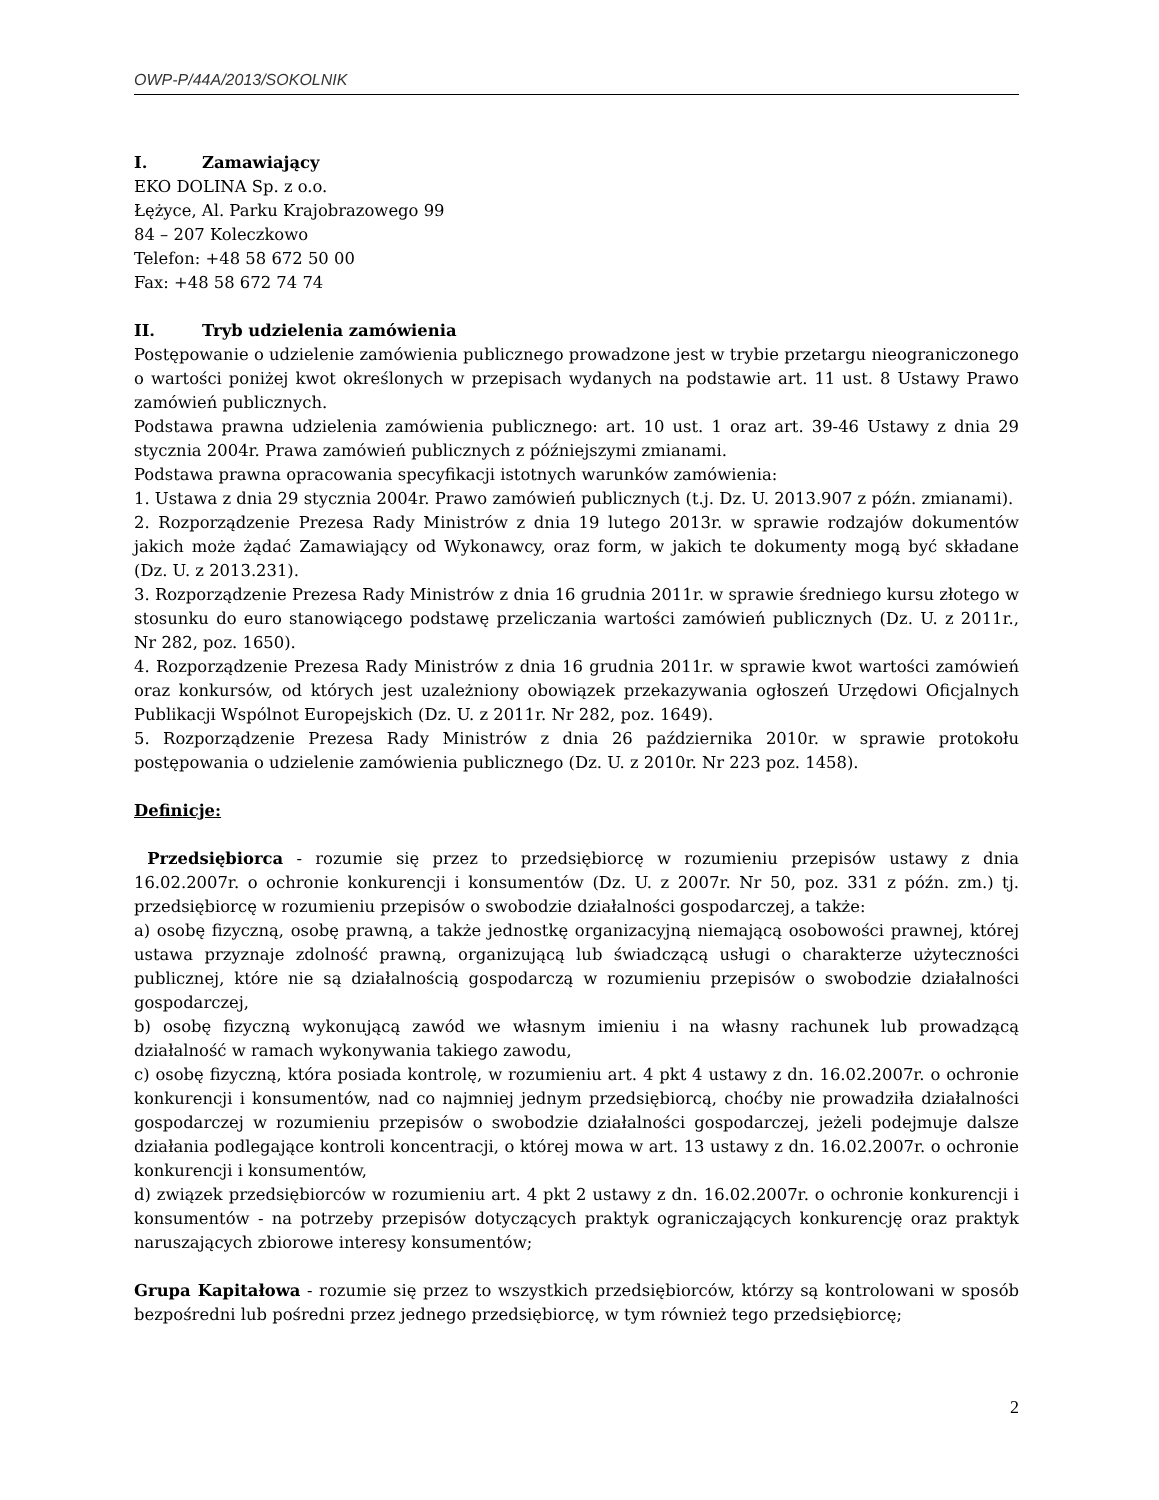OWP-P/44A/2013/SOKOLNIK
I. Zamawiający
EKO DOLINA Sp. z o.o.
Łężyce, Al. Parku Krajobrazowego 99
84 – 207 Koleczkowo
Telefon: +48 58 672 50 00
Fax: +48 58 672 74 74
II. Tryb udzielenia zamówienia
Postępowanie o udzielenie zamówienia publicznego prowadzone jest w trybie przetargu nieograniczonego o wartości poniżej kwot określonych w przepisach wydanych na podstawie art. 11 ust. 8 Ustawy Prawo zamówień publicznych.
Podstawa prawna udzielenia zamówienia publicznego: art. 10 ust. 1 oraz art. 39-46 Ustawy z dnia 29 stycznia 2004r. Prawa zamówień publicznych z późniejszymi zmianami.
Podstawa prawna opracowania specyfikacji istotnych warunków zamówienia:
1. Ustawa z dnia 29 stycznia 2004r. Prawo zamówień publicznych (t.j. Dz. U. 2013.907 z późn. zmianami).
2. Rozporządzenie Prezesa Rady Ministrów z dnia 19 lutego 2013r. w sprawie rodzajów dokumentów jakich może żądać Zamawiający od Wykonawcy, oraz form, w jakich te dokumenty mogą być składane (Dz. U. z 2013.231).
3. Rozporządzenie Prezesa Rady Ministrów z dnia 16 grudnia 2011r. w sprawie średniego kursu złotego w stosunku do euro stanowiącego podstawę przeliczania wartości zamówień publicznych (Dz. U. z 2011r., Nr 282, poz. 1650).
4. Rozporządzenie Prezesa Rady Ministrów z dnia 16 grudnia 2011r. w sprawie kwot wartości zamówień oraz konkursów, od których jest uzależniony obowiązek przekazywania ogłoszeń Urzędowi Oficjalnych Publikacji Wspólnot Europejskich (Dz. U. z 2011r. Nr 282, poz. 1649).
5. Rozporządzenie Prezesa Rady Ministrów z dnia 26 października 2010r. w sprawie protokołu postępowania o udzielenie zamówienia publicznego (Dz. U. z 2010r. Nr 223 poz. 1458).
Definicje:
Przedsiębiorca - rozumie się przez to przedsiębiorcę w rozumieniu przepisów ustawy z dnia 16.02.2007r. o ochronie konkurencji i konsumentów (Dz. U. z 2007r. Nr 50, poz. 331 z późn. zm.) tj. przedsiębiorcę w rozumieniu przepisów o swobodzie działalności gospodarczej, a także:
a) osobę fizyczną, osobę prawną, a także jednostkę organizacyjną niemającą osobowości prawnej, której ustawa przyznaje zdolność prawną, organizującą lub świadczącą usługi o charakterze użyteczności publicznej, które nie są działalnością gospodarczą w rozumieniu przepisów o swobodzie działalności gospodarczej,
b) osobę fizyczną wykonującą zawód we własnym imieniu i na własny rachunek lub prowadzącą działalność w ramach wykonywania takiego zawodu,
c) osobę fizyczną, która posiada kontrolę, w rozumieniu art. 4 pkt 4 ustawy z dn. 16.02.2007r. o ochronie konkurencji i konsumentów, nad co najmniej jednym przedsiębiorcą, choćby nie prowadziła działalności gospodarczej w rozumieniu przepisów o swobodzie działalności gospodarczej, jeżeli podejmuje dalsze działania podlegające kontroli koncentracji, o której mowa w art. 13 ustawy z dn. 16.02.2007r. o ochronie konkurencji i konsumentów,
d) związek przedsiębiorców w rozumieniu art. 4 pkt 2 ustawy z dn. 16.02.2007r. o ochronie konkurencji i konsumentów - na potrzeby przepisów dotyczących praktyk ograniczających konkurencję oraz praktyk naruszających zbiorowe interesy konsumentów;
Grupa Kapitałowa - rozumie się przez to wszystkich przedsiębiorców, którzy są kontrolowani w sposób bezpośredni lub pośredni przez jednego przedsiębiorcę, w tym również tego przedsiębiorcę;
2